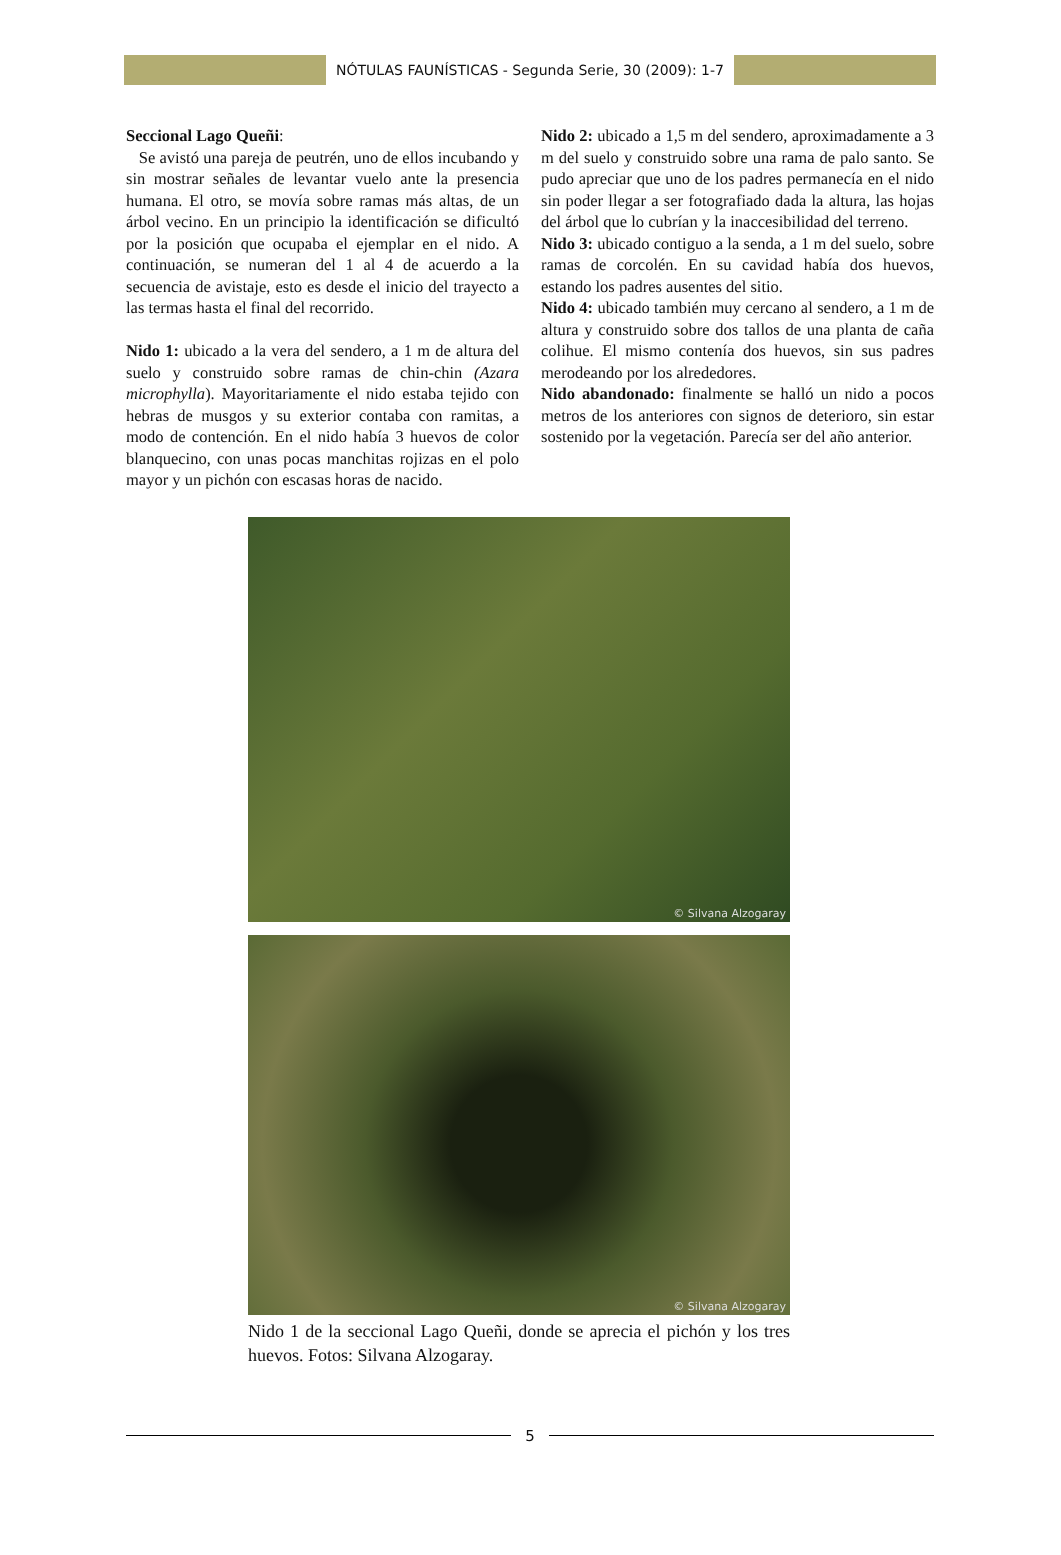NÓTULAS FAUNÍSTICAS - Segunda Serie, 30 (2009): 1-7
Seccional Lago Queñi:
Se avistó una pareja de peutrén, uno de ellos incubando y sin mostrar señales de levantar vuelo ante la presencia humana. El otro, se movía sobre ramas más altas, de un árbol vecino. En un principio la identificación se dificultó por la posición que ocupaba el ejemplar en el nido. A continuación, se numeran del 1 al 4 de acuerdo a la secuencia de avistaje, esto es desde el inicio del trayecto a las termas hasta el final del recorrido.
Nido 1: ubicado a la vera del sendero, a 1 m de altura del suelo y construido sobre ramas de chin-chin (Azara microphylla). Mayoritariamente el nido estaba tejido con hebras de musgos y su exterior contaba con ramitas, a modo de contención. En el nido había 3 huevos de color blanquecino, con unas pocas manchitas rojizas en el polo mayor y un pichón con escasas horas de nacido.
Nido 2: ubicado a 1,5 m del sendero, aproximadamente a 3 m del suelo y construido sobre una rama de palo santo. Se pudo apreciar que uno de los padres permanecía en el nido sin poder llegar a ser fotografiado dada la altura, las hojas del árbol que lo cubrían y la inaccesibilidad del terreno.
Nido 3: ubicado contiguo a la senda, a 1 m del suelo, sobre ramas de corcolén. En su cavidad había dos huevos, estando los padres ausentes del sitio.
Nido 4: ubicado también muy cercano al sendero, a 1 m de altura y construido sobre dos tallos de una planta de caña colihue. El mismo contenía dos huevos, sin sus padres merodeando por los alrededores.
Nido abandonado: finalmente se halló un nido a pocos metros de los anteriores con signos de deterioro, sin estar sostenido por la vegetación. Parecía ser del año anterior.
© Silvana Alzogaray
© Silvana Alzogaray
Nido 1 de la seccional Lago Queñi, donde se aprecia el pichón y los tres huevos. Fotos: Silvana Alzogaray.
5